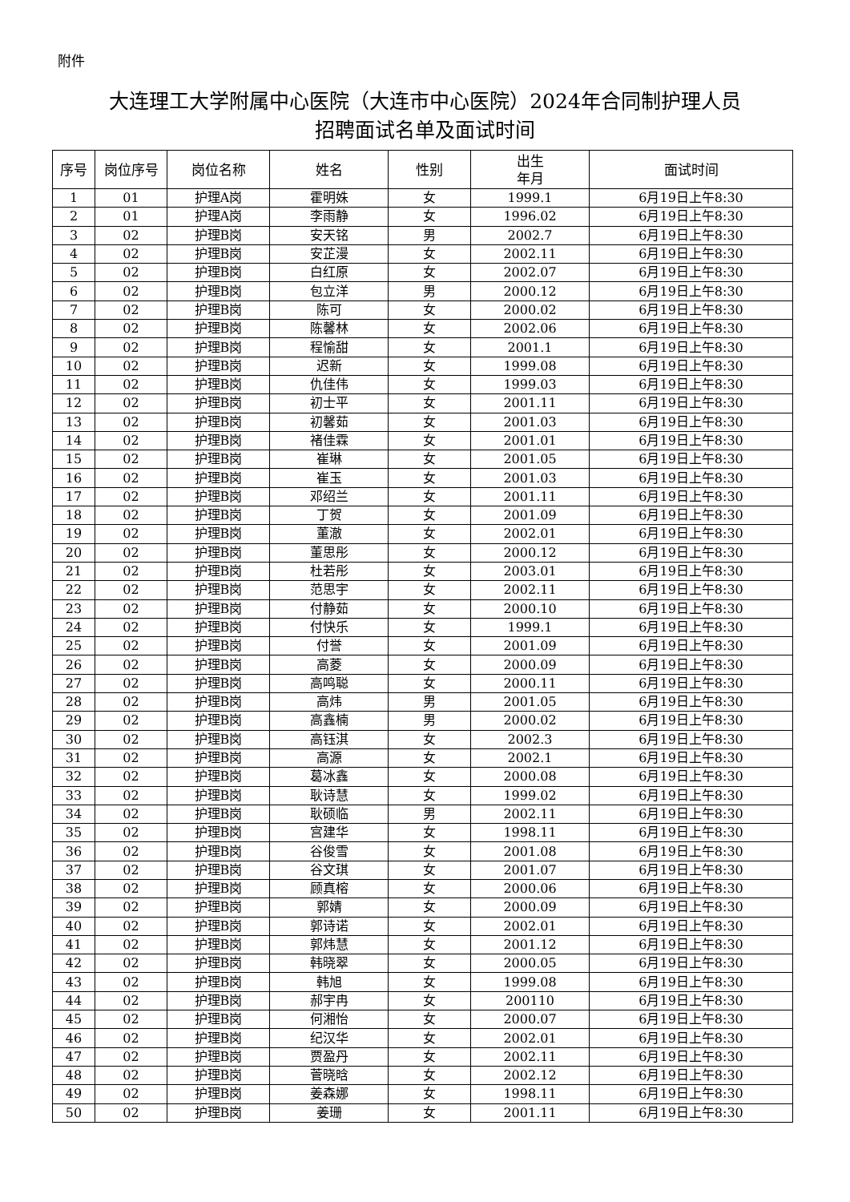附件
大连理工大学附属中心医院（大连市中心医院）2024年合同制护理人员
招聘面试名单及面试时间
| 序号 | 岗位序号 | 岗位名称 | 姓名 | 性别 | 出生 年月 | 面试时间 |
| --- | --- | --- | --- | --- | --- | --- |
| 1 | 01 | 护理A岗 | 霍明姝 | 女 | 1999.1 | 6月19日上午8:30 |
| 2 | 01 | 护理A岗 | 李雨静 | 女 | 1996.02 | 6月19日上午8:30 |
| 3 | 02 | 护理B岗 | 安天铭 | 男 | 2002.7 | 6月19日上午8:30 |
| 4 | 02 | 护理B岗 | 安芷漫 | 女 | 2002.11 | 6月19日上午8:30 |
| 5 | 02 | 护理B岗 | 白红原 | 女 | 2002.07 | 6月19日上午8:30 |
| 6 | 02 | 护理B岗 | 包立洋 | 男 | 2000.12 | 6月19日上午8:30 |
| 7 | 02 | 护理B岗 | 陈可 | 女 | 2000.02 | 6月19日上午8:30 |
| 8 | 02 | 护理B岗 | 陈馨林 | 女 | 2002.06 | 6月19日上午8:30 |
| 9 | 02 | 护理B岗 | 程愉甜 | 女 | 2001.1 | 6月19日上午8:30 |
| 10 | 02 | 护理B岗 | 迟新 | 女 | 1999.08 | 6月19日上午8:30 |
| 11 | 02 | 护理B岗 | 仇佳伟 | 女 | 1999.03 | 6月19日上午8:30 |
| 12 | 02 | 护理B岗 | 初士平 | 女 | 2001.11 | 6月19日上午8:30 |
| 13 | 02 | 护理B岗 | 初馨茹 | 女 | 2001.03 | 6月19日上午8:30 |
| 14 | 02 | 护理B岗 | 褚佳霖 | 女 | 2001.01 | 6月19日上午8:30 |
| 15 | 02 | 护理B岗 | 崔琳 | 女 | 2001.05 | 6月19日上午8:30 |
| 16 | 02 | 护理B岗 | 崔玉 | 女 | 2001.03 | 6月19日上午8:30 |
| 17 | 02 | 护理B岗 | 邓绍兰 | 女 | 2001.11 | 6月19日上午8:30 |
| 18 | 02 | 护理B岗 | 丁贺 | 女 | 2001.09 | 6月19日上午8:30 |
| 19 | 02 | 护理B岗 | 董澈 | 女 | 2002.01 | 6月19日上午8:30 |
| 20 | 02 | 护理B岗 | 董思彤 | 女 | 2000.12 | 6月19日上午8:30 |
| 21 | 02 | 护理B岗 | 杜若彤 | 女 | 2003.01 | 6月19日上午8:30 |
| 22 | 02 | 护理B岗 | 范思宇 | 女 | 2002.11 | 6月19日上午8:30 |
| 23 | 02 | 护理B岗 | 付静茹 | 女 | 2000.10 | 6月19日上午8:30 |
| 24 | 02 | 护理B岗 | 付快乐 | 女 | 1999.1 | 6月19日上午8:30 |
| 25 | 02 | 护理B岗 | 付誉 | 女 | 2001.09 | 6月19日上午8:30 |
| 26 | 02 | 护理B岗 | 高菱 | 女 | 2000.09 | 6月19日上午8:30 |
| 27 | 02 | 护理B岗 | 高鸣聪 | 女 | 2000.11 | 6月19日上午8:30 |
| 28 | 02 | 护理B岗 | 高炜 | 男 | 2001.05 | 6月19日上午8:30 |
| 29 | 02 | 护理B岗 | 高鑫楠 | 男 | 2000.02 | 6月19日上午8:30 |
| 30 | 02 | 护理B岗 | 高钰淇 | 女 | 2002.3 | 6月19日上午8:30 |
| 31 | 02 | 护理B岗 | 高源 | 女 | 2002.1 | 6月19日上午8:30 |
| 32 | 02 | 护理B岗 | 葛冰鑫 | 女 | 2000.08 | 6月19日上午8:30 |
| 33 | 02 | 护理B岗 | 耿诗慧 | 女 | 1999.02 | 6月19日上午8:30 |
| 34 | 02 | 护理B岗 | 耿硕临 | 男 | 2002.11 | 6月19日上午8:30 |
| 35 | 02 | 护理B岗 | 宫建华 | 女 | 1998.11 | 6月19日上午8:30 |
| 36 | 02 | 护理B岗 | 谷俊雪 | 女 | 2001.08 | 6月19日上午8:30 |
| 37 | 02 | 护理B岗 | 谷文琪 | 女 | 2001.07 | 6月19日上午8:30 |
| 38 | 02 | 护理B岗 | 顾真榕 | 女 | 2000.06 | 6月19日上午8:30 |
| 39 | 02 | 护理B岗 | 郭婧 | 女 | 2000.09 | 6月19日上午8:30 |
| 40 | 02 | 护理B岗 | 郭诗诺 | 女 | 2002.01 | 6月19日上午8:30 |
| 41 | 02 | 护理B岗 | 郭炜慧 | 女 | 2001.12 | 6月19日上午8:30 |
| 42 | 02 | 护理B岗 | 韩晓翠 | 女 | 2000.05 | 6月19日上午8:30 |
| 43 | 02 | 护理B岗 | 韩旭 | 女 | 1999.08 | 6月19日上午8:30 |
| 44 | 02 | 护理B岗 | 郝宇冉 | 女 | 200110 | 6月19日上午8:30 |
| 45 | 02 | 护理B岗 | 何湘怡 | 女 | 2000.07 | 6月19日上午8:30 |
| 46 | 02 | 护理B岗 | 纪汉华 | 女 | 2002.01 | 6月19日上午8:30 |
| 47 | 02 | 护理B岗 | 贾盈丹 | 女 | 2002.11 | 6月19日上午8:30 |
| 48 | 02 | 护理B岗 | 菅晓晗 | 女 | 2002.12 | 6月19日上午8:30 |
| 49 | 02 | 护理B岗 | 姜森娜 | 女 | 1998.11 | 6月19日上午8:30 |
| 50 | 02 | 护理B岗 | 姜珊 | 女 | 2001.11 | 6月19日上午8:30 |